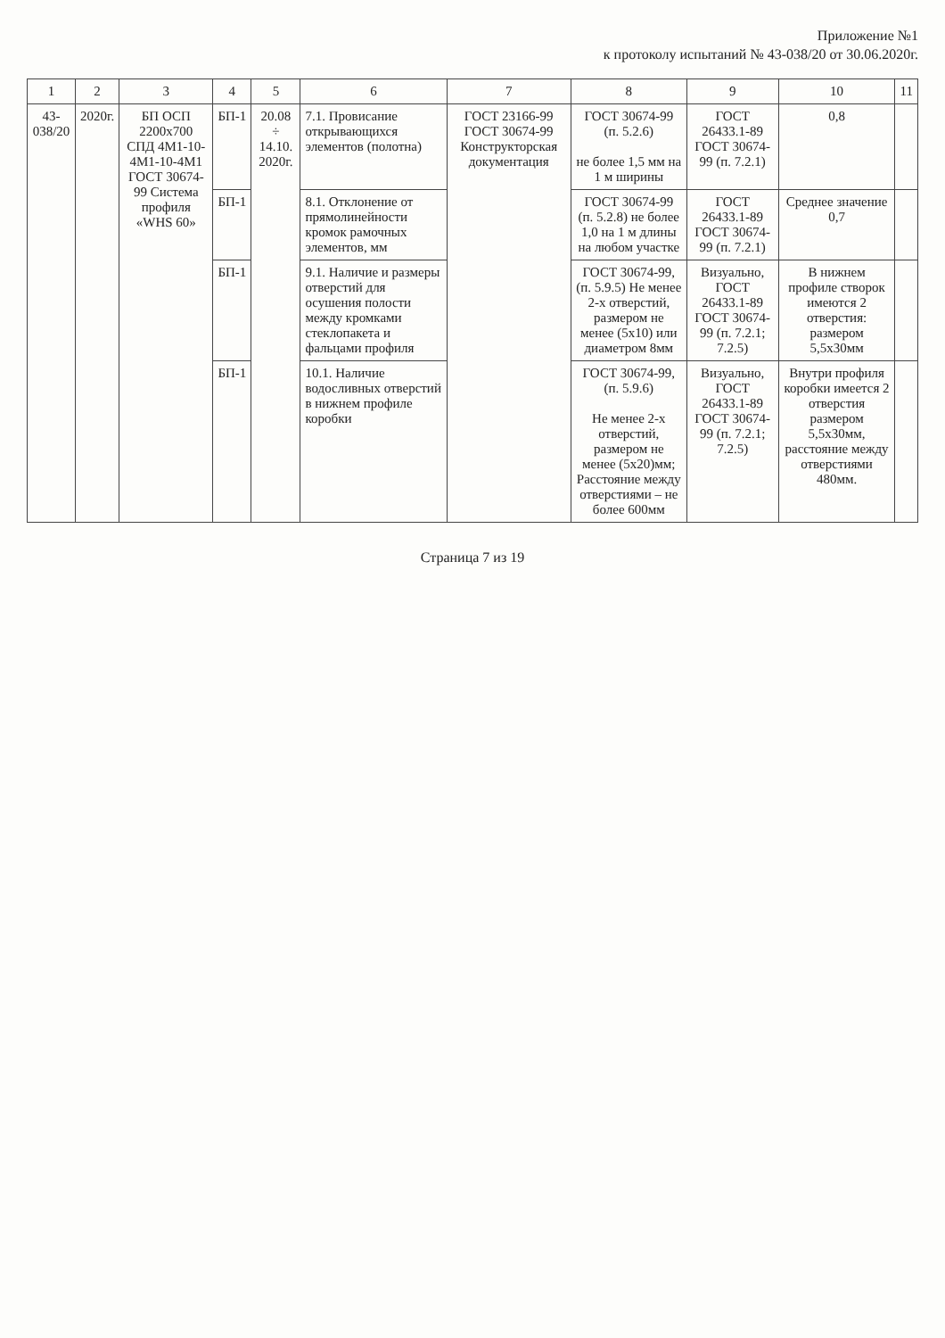Приложение №1
к протоколу испытаний № 43-038/20 от 30.06.2020г.
| 1 | 2 | 3 | 4 | 5 | 6 | 7 | 8 | 9 | 10 | 11 |
| --- | --- | --- | --- | --- | --- | --- | --- | --- | --- | --- |
| 43-038/20 | 2020г. | БП ОСП 2200х700 СПД 4М1-10-4М1-10-4М1 ГОСТ 30674-99 Система профиля «WHS 60» | БП-1 | 20.08 ÷ 14.10. 2020г. | 7.1. Провисание открывающихся элементов (полотна) | ГОСТ 23166-99 ГОСТ 30674-99 Конструкторская документация | ГОСТ 30674-99 (п. 5.2.6) не более 1,5 мм на 1 м ширины | ГОСТ 26433.1-89 ГОСТ 30674-99 (п. 7.2.1) | 0,8 | |
| | | | БП-1 | | 8.1. Отклонение от прямолинейности кромок рамочных элементов, мм | | ГОСТ 30674-99 (п. 5.2.8) не более 1,0 на 1 м длины на любом участке | ГОСТ 26433.1-89 ГОСТ 30674-99 (п. 7.2.1) | Среднее значение 0,7 | |
| | | | БП-1 | | 9.1. Наличие и размеры отверстий для осушения полости между кромками стеклопакета и фальцами профиля | | ГОСТ 30674-99, (п. 5.9.5) Не менее 2-х отверстий, размером не менее (5х10) или диаметром 8мм | Визуально, ГОСТ 26433.1-89 ГОСТ 30674-99 (п. 7.2.1; 7.2.5) | В нижнем профиле створок имеются 2 отверстия: размером 5,5х30мм | |
| | | | БП-1 | | 10.1. Наличие водосливных отверстий в нижнем профиле коробки | | ГОСТ 30674-99, (п. 5.9.6) Не менее 2-х отверстий, размером не менее (5х20)мм; Расстояние между отверстиями – не более 600мм | Визуально, ГОСТ 26433.1-89 ГОСТ 30674-99 (п. 7.2.1; 7.2.5) | Внутри профиля коробки имеется 2 отверстия размером 5,5х30мм, расстояние между отверстиями 480мм. | |
Страница 7 из 19